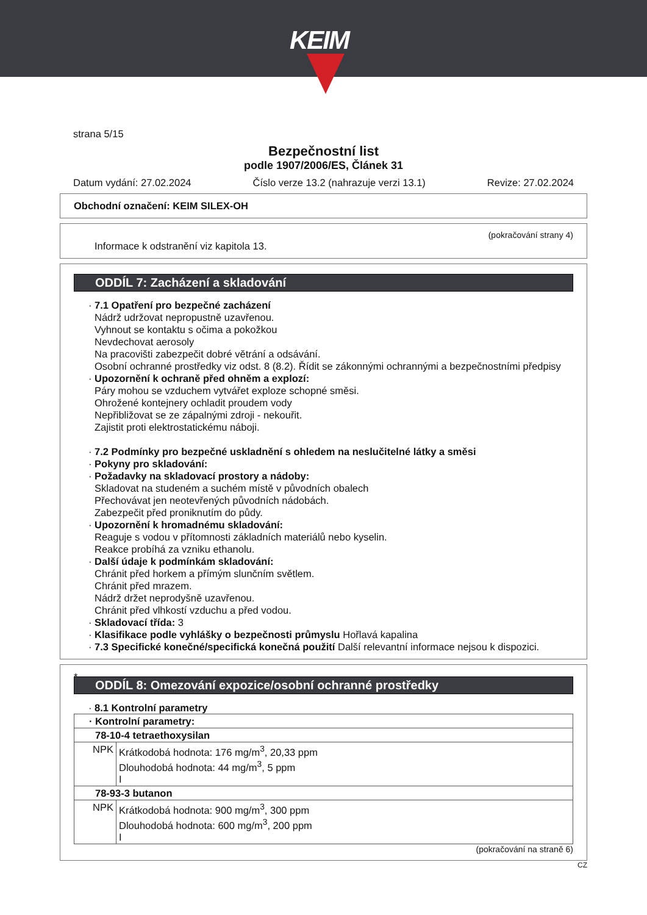KEIM
strana 5/15
Bezpečnostní list
podle 1907/2006/ES, Článek 31
Datum vydání: 27.02.2024 Číslo verze 13.2 (nahrazuje verzi 13.1) Revize: 27.02.2024
Obchodní označení: KEIM SILEX-OH
(pokračování strany 4)
Informace k odstranění viz kapitola 13.
ODDÍL 7: Zacházení a skladování
· 7.1 Opatření pro bezpečné zacházení
Nádrž udržovat nepropustně uzavřenou.
Vyhnout se kontaktu s očima a pokožkou
Nevdechovat aerosoly
Na pracovišti zabezpečit dobré větrání a odsávání.
Osobní ochranné prostředky viz odst. 8 (8.2). Řídit se zákonnými ochrannými a bezpečnostními předpisy
· Upozornění k ochraně před ohněm a explozí:
Páry mohou se vzduchem vytvářet exploze schopné směsi.
Ohrožené kontejnery ochladit proudem vody
Nepřibližovat se ze zápalnými zdroji - nekouřit.
Zajistit proti elektrostatickému náboji.
· 7.2 Podmínky pro bezpečné uskladnění s ohledem na neslučitelné látky a směsi
· Pokyny pro skladování:
· Požadavky na skladovací prostory a nádoby:
Skladovat na studeném a suchém místě v původních obalech
Přechovávat jen neotevřených původních nádobách.
Zabezpečit před proniknutím do půdy.
· Upozornění k hromadnému skladování:
Reaguje s vodou v přítomnosti základních materiálů nebo kyselin.
Reakce probíhá za vzniku ethanolu.
· Další údaje k podmínkám skladování:
Chránit před horkem a přímým slunčním světlem.
Chránit před mrazem.
Nádrž držet neprodyšně uzavřenou.
Chránit před vlhkostí vzduchu a před vodou.
· Skladovací třída: 3
· Klasifikace podle vyhlášky o bezpečnosti průmyslu Hořlavá kapalina
· 7.3 Specifické konečné/specifická konečná použití Další relevantní informace nejsou k dispozici.
*
ODDÍL 8: Omezování expozice/osobní ochranné prostředky
· 8.1 Kontrolní parametry
| · Kontrolní parametry: | |
| 78-10-4 tetraethoxysilan | |
| NPK | Krátkodobá hodnota: 176 mg/m<sup>3</sup>, 20,33 ppm Dlouhodobá hodnota: 44 mg/m<sup>3</sup>, 5 ppm I |
| 78-93-3 butanon | |
| NPK | Krátkodobá hodnota: 900 mg/m<sup>3</sup>, 300 ppm Dlouhodobá hodnota: 600 mg/m<sup>3</sup>, 200 ppm I |
(pokračování na straně 6)
CZ